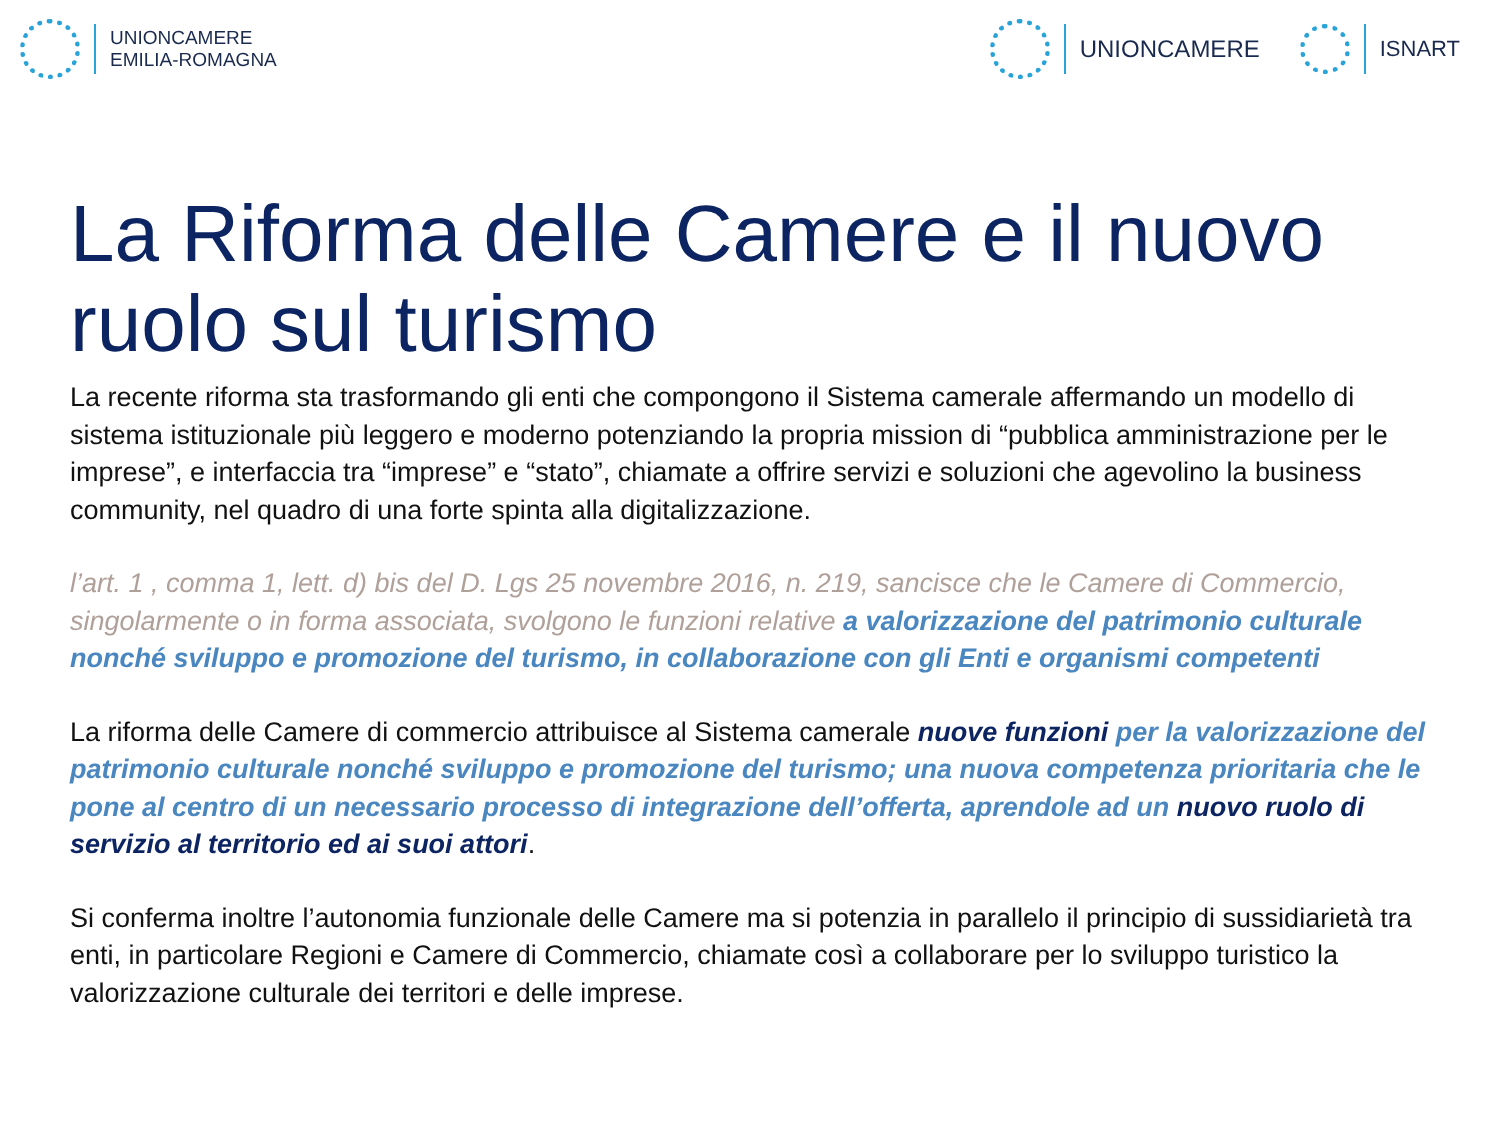UNIONCAMERE
EMILIA-ROMAGNA
UNIONCAMERE ISNART
La Riforma delle Camere e il nuovo ruolo sul turismo
La recente riforma sta trasformando gli enti che compongono il Sistema camerale affermando un modello di sistema istituzionale più leggero e moderno potenziando la propria mission di “pubblica amministrazione per le imprese”, e interfaccia tra “imprese” e “stato”, chiamate a offrire servizi e soluzioni che agevolino la business community, nel quadro di una forte spinta alla digitalizzazione.
l’art. 1 , comma 1, lett. d) bis del D. Lgs 25 novembre 2016, n. 219, sancisce che le Camere di Commercio, singolarmente o in forma associata, svolgono le funzioni relative a valorizzazione del patrimonio culturale nonché sviluppo e promozione del turismo, in collaborazione con gli Enti e organismi competenti
La riforma delle Camere di commercio attribuisce al Sistema camerale nuove funzioni per la valorizzazione del patrimonio culturale nonché sviluppo e promozione del turismo; una nuova competenza prioritaria che le pone al centro di un necessario processo di integrazione dell’offerta, aprendole ad un nuovo ruolo di servizio al territorio ed ai suoi attori.
Si conferma inoltre l’autonomia funzionale delle Camere ma si potenzia in parallelo il principio di sussidiarietà tra enti, in particolare Regioni e Camere di Commercio, chiamate così a collaborare per lo sviluppo turistico la valorizzazione culturale dei territori e delle imprese.